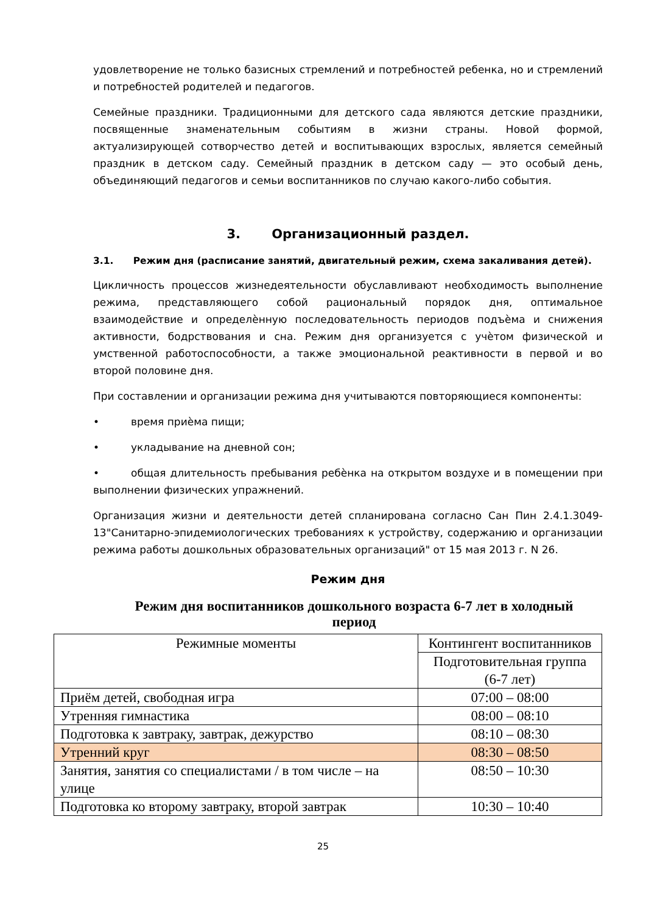удовлетворение не только базисных стремлений и потребностей ребенка, но и стремлений и потребностей родителей и педагогов.
Семейные праздники. Традиционными для детского сада являются детские праздники, посвященные знаменательным событиям в жизни страны. Новой формой, актуализирующей сотворчество детей и воспитывающих взрослых, является семейный праздник в детском саду. Семейный праздник в детском саду — это особый день, объединяющий педагогов и семьи воспитанников по случаю какого-либо события.
3. Организационный раздел.
3.1. Режим дня (расписание занятий, двигательный режим, схема закаливания детей).
Цикличность процессов жизнедеятельности обуславливают необходимость выполнение режима, представляющего собой рациональный порядок дня, оптимальное взаимодействие и определѐнную последовательность периодов подъѐма и снижения активности, бодрствования и сна. Режим дня организуется с учѐтом физической и умственной работоспособности, а также эмоциональной реактивности в первой и во второй половине дня.
При составлении и организации режима дня учитываются повторяющиеся компоненты:
• время приѐма пищи;
• укладывание на дневной сон;
• общая длительность пребывания ребѐнка на открытом воздухе и в помещении при выполнении физических упражнений.
Организация жизни и деятельности детей спланирована согласно Сан Пин 2.4.1.3049-13"Санитарно-эпидемиологических требованиях к устройству, содержанию и организации режима работы дошкольных образовательных организаций" от 15 мая 2013 г. N 26.
Режим дня
Режим дня воспитанников дошкольного возраста 6-7 лет в холодный период
| Режимные моменты | Контингент воспитанников |
| --- | --- |
| | Подготовительная группа (6-7 лет) |
| Приём детей, свободная игра | 07:00 – 08:00 |
| Утренняя гимнастика | 08:00 – 08:10 |
| Подготовка к завтраку, завтрак, дежурство | 08:10 – 08:30 |
| Утренний круг | 08:30 – 08:50 |
| Занятия, занятия со специалистами / в том числе – на улице | 08:50 – 10:30 |
| Подготовка ко второму завтраку, второй завтрак | 10:30 – 10:40 |
25